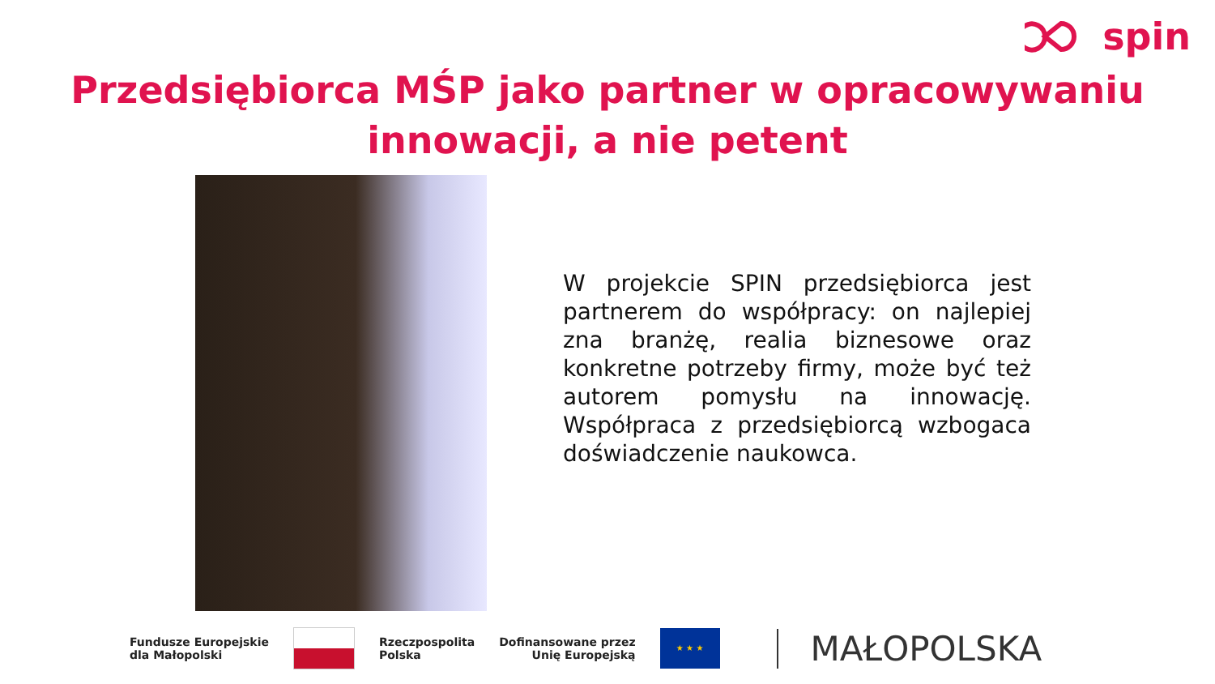spin
Przedsiębiorca MŚP jako partner w opracowywaniu
innowacji, a nie petent
W projekcie SPIN przedsiębiorca jest partnerem do współpracy: on najlepiej zna branżę, realia biznesowe oraz konkretne potrzeby firmy, może być też autorem pomysłu na innowację. Współpraca z przedsiębiorcą wzbogaca doświadczenie naukowca.
Fundusze Europejskie
dla Małopolski
Rzeczpospolita
Polska
Dofinansowane przez
Unię Europejską
★ ★ ★
MAŁOPOLSKA